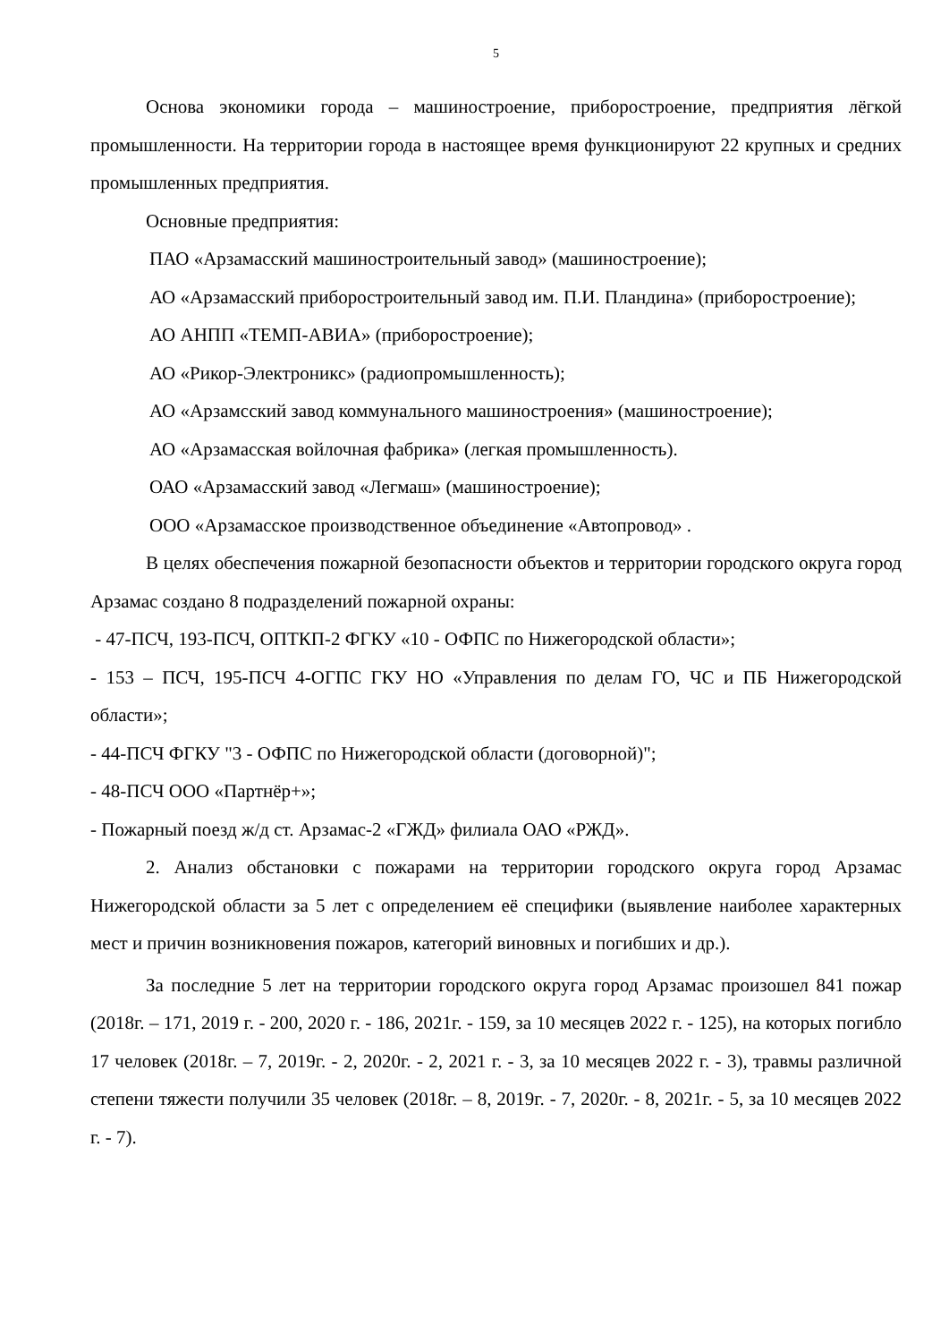5
Основа экономики города – машиностроение, приборостроение, предприятия лёгкой промышленности. На территории города в настоящее время функционируют 22 крупных и средних промышленных предприятия.
Основные предприятия:
ПАО «Арзамасский машиностроительный завод» (машиностроение);
АО «Арзамасский приборостроительный завод им. П.И. Пландина» (приборостроение);
АО АНПП «ТЕМП-АВИА» (приборостроение);
АО «Рикор-Электроникс» (радиопромышленность);
АО «Арзамсский завод коммунального машиностроения» (машиностроение);
АО «Арзамасская войлочная фабрика» (легкая промышленность).
ОАО «Арзамасский завод «Легмаш» (машиностроение);
ООО «Арзамасское производственное объединение «Автопровод» .
В целях обеспечения пожарной безопасности объектов и территории городского округа город Арзамас создано 8 подразделений пожарной охраны:
- 47-ПСЧ, 193-ПСЧ, ОПТКП-2 ФГКУ «10 - ОФПС по Нижегородской области»;
- 153 – ПСЧ, 195-ПСЧ 4-ОГПС ГКУ НО «Управления по делам ГО, ЧС и ПБ Нижегородской области»;
- 44-ПСЧ ФГКУ "3 - ОФПС по Нижегородской области (договорной)";
- 48-ПСЧ ООО «Партнёр+»;
- Пожарный поезд ж/д ст. Арзамас-2 «ГЖД» филиала ОАО «РЖД».
2. Анализ обстановки с пожарами на территории городского округа город Арзамас Нижегородской области за 5 лет с определением её специфики (выявление наиболее характерных мест и причин возникновения пожаров, категорий виновных и погибших и др.).
За последние 5 лет на территории городского округа город Арзамас произошел 841 пожар (2018г. – 171, 2019 г. - 200, 2020 г. - 186, 2021г. - 159, за 10 месяцев 2022 г. - 125), на которых погибло 17 человек (2018г. – 7, 2019г. - 2, 2020г. - 2, 2021 г. - 3, за 10 месяцев 2022 г. - 3), травмы различной степени тяжести получили 35 человек (2018г. – 8, 2019г. - 7, 2020г. - 8, 2021г. - 5, за 10 месяцев 2022 г. - 7).